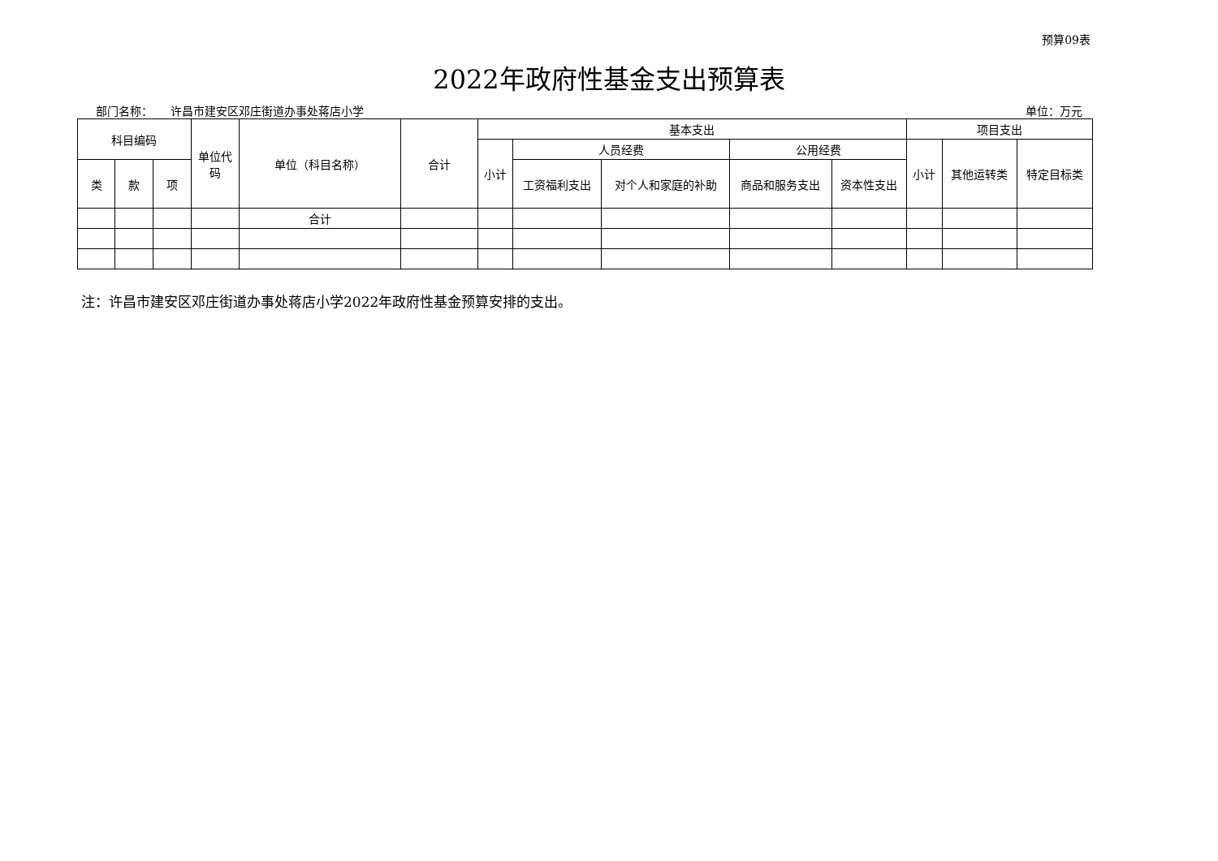预算09表
2022年政府性基金支出预算表
部门名称： 许昌市建安区邓庄街道办事处蒋店小学 单位：万元
| 科目编码 | | | 单位代码 | 单位（科目名称） | 合计 | 基本支出 | | | | | 项目支出 | | |
| --- | --- | --- | --- | --- | --- | --- | --- | --- | --- | --- | --- | --- | --- |
| | | | | | | 小计 | 人员经费 | | 公用经费 | | 小计 | 其他运转类 | 特定目标类 |
| 类 | 款 | 项 | | | | | 工资福利支出 | 对个人和家庭的补助 | 商品和服务支出 | 资本性支出 | | | |
| | | | | 合计 | | | | | | | | | |
注：许昌市建安区邓庄街道办事处蒋店小学2022年政府性基金预算安排的支出。